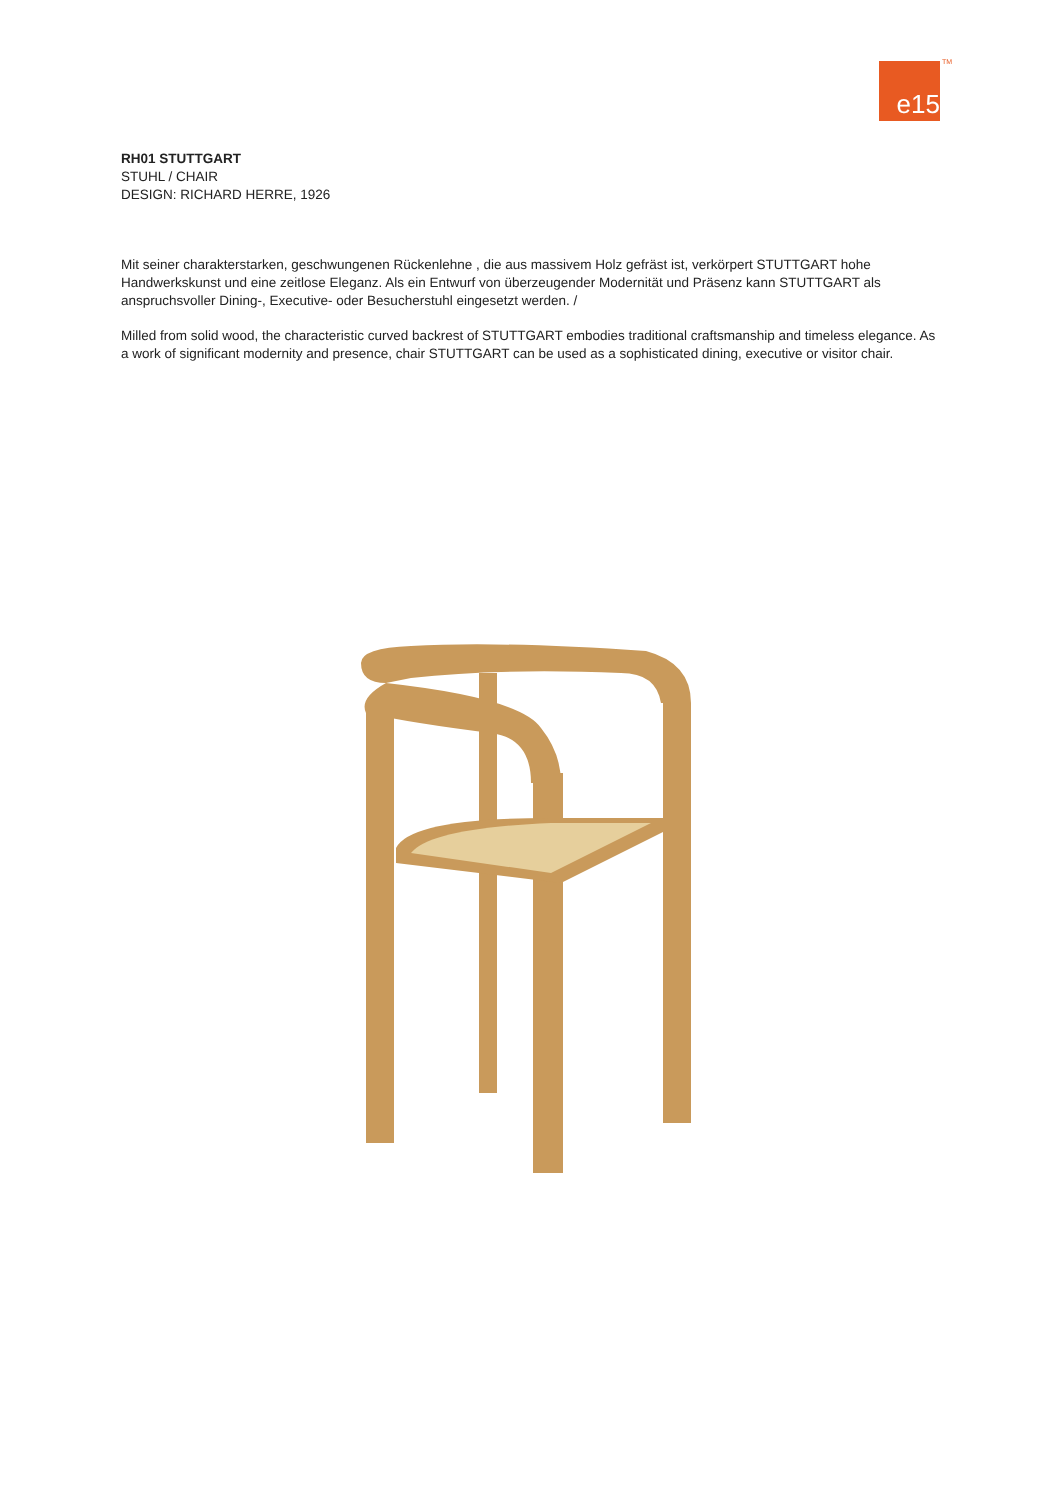e15 TM
RH01 STUTTGART
STUHL / CHAIR
DESIGN: RICHARD HERRE, 1926
Mit seiner charakterstarken, geschwungenen Rückenlehne , die aus massivem Holz gefräst ist, verkörpert STUTTGART hohe Handwerkskunst und eine zeitlose Eleganz. Als ein Entwurf von überzeugender Modernität und Präsenz kann STUTTGART als anspruchsvoller Dining-, Executive- oder Besucherstuhl eingesetzt werden. /
Milled from solid wood, the characteristic curved backrest of STUTTGART embodies traditional craftsmanship and timeless elegance. As a work of significant modernity and presence, chair STUTTGART can be used as a sophisticated dining, executive or visitor chair.